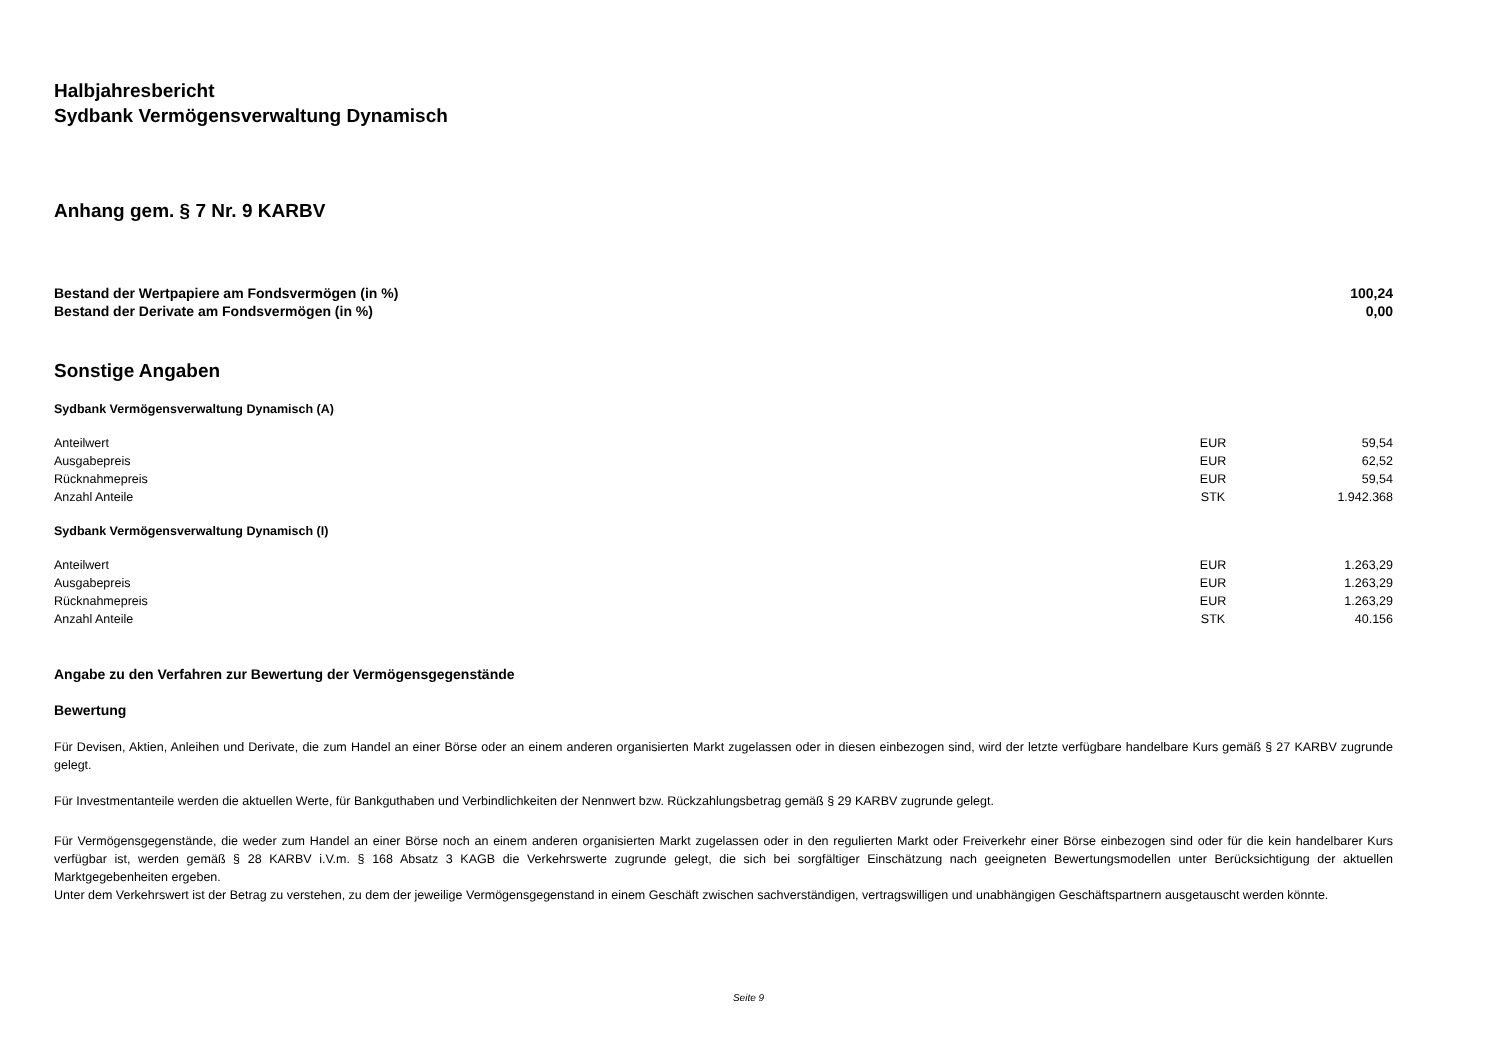Halbjahresbericht
Sydbank Vermögensverwaltung Dynamisch
Anhang gem. § 7 Nr. 9 KARBV
| Bestand der Wertpapiere am Fondsvermögen (in %) | 100,24 |
| Bestand der Derivate am Fondsvermögen (in %) | 0,00 |
Sonstige Angaben
Sydbank Vermögensverwaltung Dynamisch (A)
| Anteilwert | EUR | 59,54 |
| Ausgabepreis | EUR | 62,52 |
| Rücknahmepreis | EUR | 59,54 |
| Anzahl Anteile | STK | 1.942.368 |
Sydbank Vermögensverwaltung Dynamisch (I)
| Anteilwert | EUR | 1.263,29 |
| Ausgabepreis | EUR | 1.263,29 |
| Rücknahmepreis | EUR | 1.263,29 |
| Anzahl Anteile | STK | 40.156 |
Angabe zu den Verfahren zur Bewertung der Vermögensgegenstände
Bewertung
Für Devisen, Aktien, Anleihen und Derivate, die zum Handel an einer Börse oder an einem anderen organisierten Markt zugelassen oder in diesen einbezogen sind, wird der letzte verfügbare handelbare Kurs gemäß § 27 KARBV zugrunde gelegt.
Für Investmentanteile werden die aktuellen Werte, für Bankguthaben und Verbindlichkeiten der Nennwert bzw. Rückzahlungsbetrag gemäß § 29 KARBV zugrunde gelegt.
Für Vermögensgegenstände, die weder zum Handel an einer Börse noch an einem anderen organisierten Markt zugelassen oder in den regulierten Markt oder Freiverkehr einer Börse einbezogen sind oder für die kein handelbarer Kurs verfügbar ist, werden gemäß § 28 KARBV i.V.m. § 168 Absatz 3 KAGB die Verkehrswerte zugrunde gelegt, die sich bei sorgfältiger Einschätzung nach geeigneten Bewertungsmodellen unter Berücksichtigung der aktuellen Marktgegebenheiten ergeben.
Unter dem Verkehrswert ist der Betrag zu verstehen, zu dem der jeweilige Vermögensgegenstand in einem Geschäft zwischen sachverständigen, vertragswilligen und unabhängigen Geschäftspartnern ausgetauscht werden könnte.
Seite 9